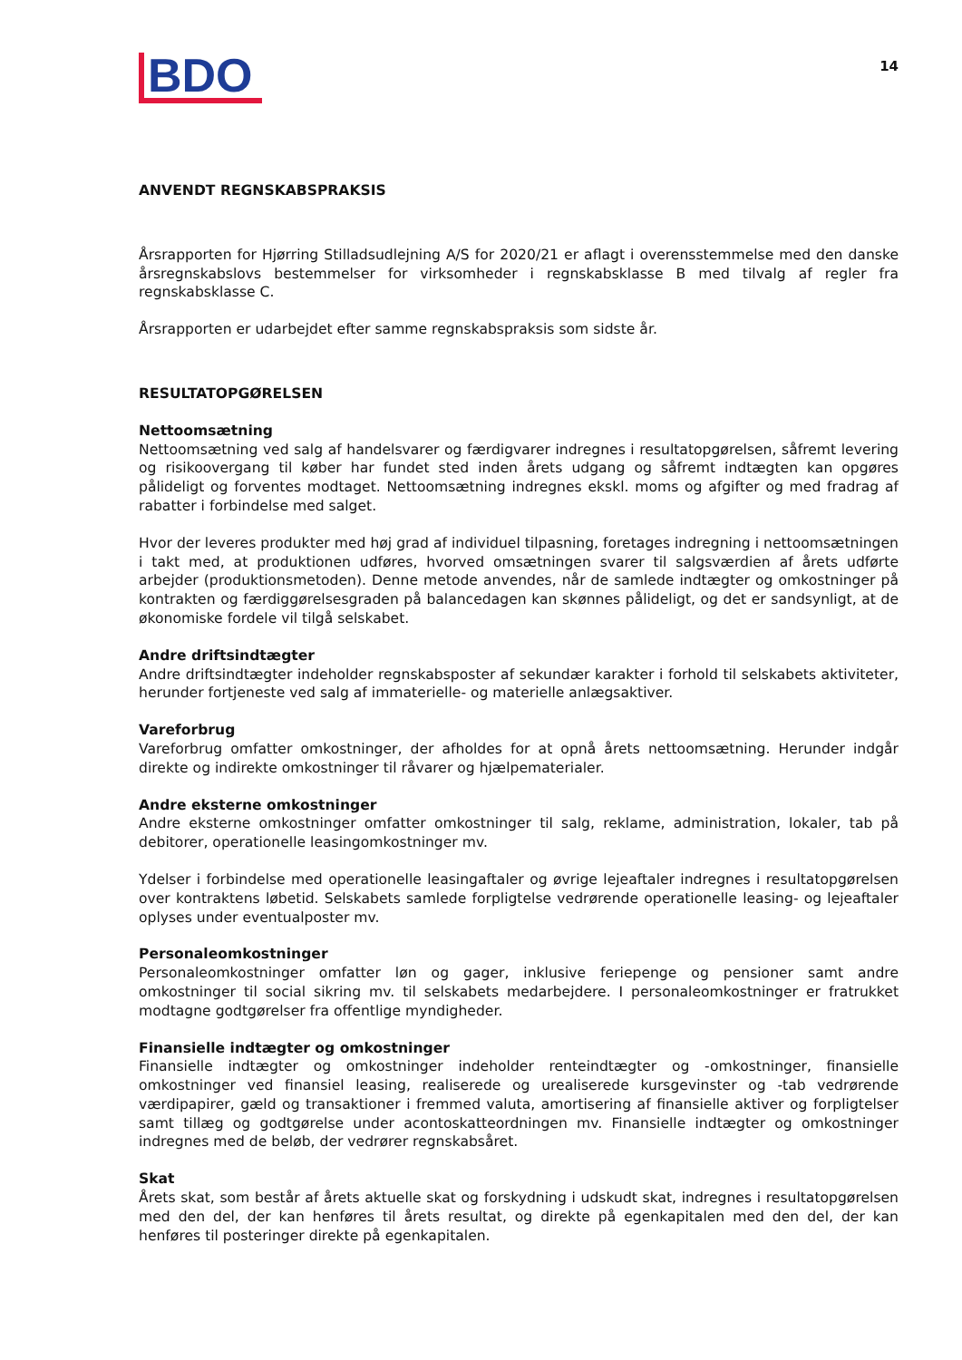BDO
14
ANVENDT REGNSKABSPRAKSIS
Årsrapporten for Hjørring Stilladsudlejning A/S for 2020/21 er aflagt i overensstemmelse med den danske årsregnskabslovs bestemmelser for virksomheder i regnskabsklasse B med tilvalg af regler fra regnskabsklasse C.
Årsrapporten er udarbejdet efter samme regnskabspraksis som sidste år.
RESULTATOPGØRELSEN
Nettoomsætning
Nettoomsætning ved salg af handelsvarer og færdigvarer indregnes i resultatopgørelsen, såfremt levering og risikoovergang til køber har fundet sted inden årets udgang og såfremt indtægten kan opgøres pålideligt og forventes modtaget. Nettoomsætning indregnes ekskl. moms og afgifter og med fradrag af rabatter i forbindelse med salget.
Hvor der leveres produkter med høj grad af individuel tilpasning, foretages indregning i nettoomsætningen i takt med, at produktionen udføres, hvorved omsætningen svarer til salgsværdien af årets udførte arbejder (produktionsmetoden). Denne metode anvendes, når de samlede indtægter og omkostninger på kontrakten og færdiggørelsesgraden på balancedagen kan skønnes pålideligt, og det er sandsynligt, at de økonomiske fordele vil tilgå selskabet.
Andre driftsindtægter
Andre driftsindtægter indeholder regnskabsposter af sekundær karakter i forhold til selskabets aktiviteter, herunder fortjeneste ved salg af immaterielle- og materielle anlægsaktiver.
Vareforbrug
Vareforbrug omfatter omkostninger, der afholdes for at opnå årets nettoomsætning. Herunder indgår direkte og indirekte omkostninger til råvarer og hjælpematerialer.
Andre eksterne omkostninger
Andre eksterne omkostninger omfatter omkostninger til salg, reklame, administration, lokaler, tab på debitorer, operationelle leasingomkostninger mv.
Ydelser i forbindelse med operationelle leasingaftaler og øvrige lejeaftaler indregnes i resultatopgørelsen over kontraktens løbetid. Selskabets samlede forpligtelse vedrørende operationelle leasing- og lejeaftaler oplyses under eventualposter mv.
Personaleomkostninger
Personaleomkostninger omfatter løn og gager, inklusive feriepenge og pensioner samt andre omkostninger til social sikring mv. til selskabets medarbejdere. I personaleomkostninger er fratrukket modtagne godtgørelser fra offentlige myndigheder.
Finansielle indtægter og omkostninger
Finansielle indtægter og omkostninger indeholder renteindtægter og -omkostninger, finansielle omkostninger ved finansiel leasing, realiserede og urealiserede kursgevinster og -tab vedrørende værdipapirer, gæld og transaktioner i fremmed valuta, amortisering af finansielle aktiver og forpligtelser samt tillæg og godtgørelse under acontoskatteordningen mv. Finansielle indtægter og omkostninger indregnes med de beløb, der vedrører regnskabsåret.
Skat
Årets skat, som består af årets aktuelle skat og forskydning i udskudt skat, indregnes i resultatopgørelsen med den del, der kan henføres til årets resultat, og direkte på egenkapitalen med den del, der kan henføres til posteringer direkte på egenkapitalen.